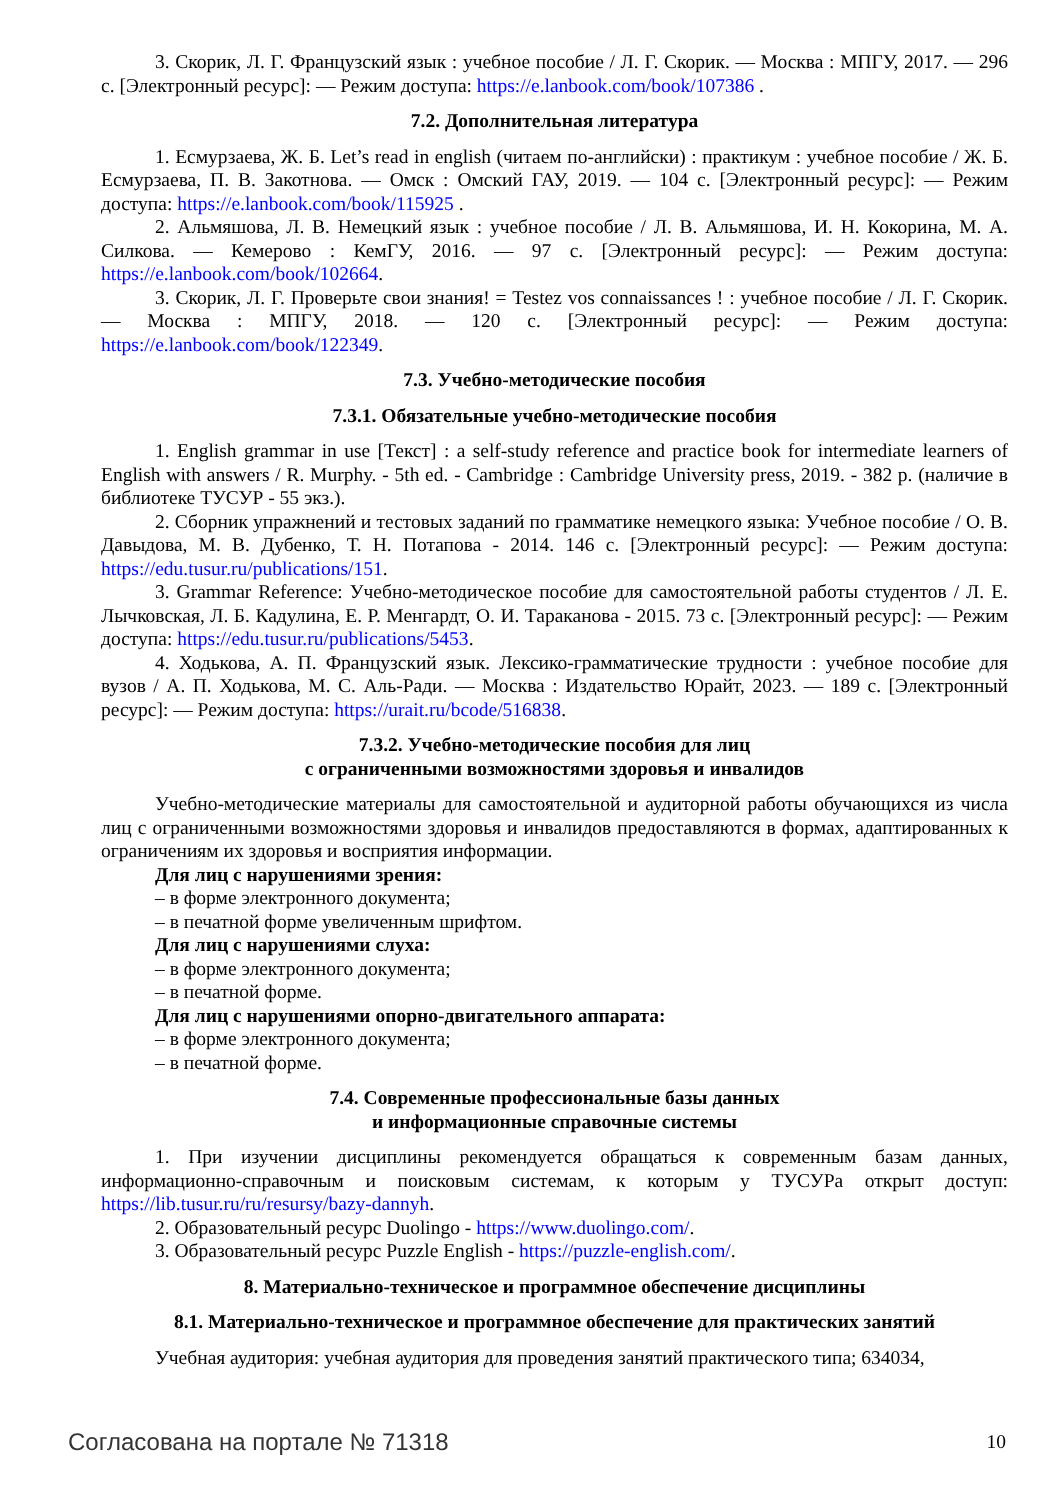3. Скорик, Л. Г. Французский язык : учебное пособие / Л. Г. Скорик. — Москва : МПГУ, 2017. — 296 с. [Электронный ресурс]: — Режим доступа: https://e.lanbook.com/book/107386 .
7.2. Дополнительная литература
1. Есмурзаева, Ж. Б. Let’s read in english (читаем по-английски) : практикум : учебное пособие / Ж. Б. Есмурзаева, П. В. Закотнова. — Омск : Омский ГАУ, 2019. — 104 с. [Электронный ресурс]: — Режим доступа: https://e.lanbook.com/book/115925 .
2. Альмяшова, Л. В. Немецкий язык : учебное пособие / Л. В. Альмяшова, И. Н. Кокорина, М. А. Силкова. — Кемерово : КемГУ, 2016. — 97 с. [Электронный ресурс]: — Режим доступа: https://e.lanbook.com/book/102664.
3. Скорик, Л. Г. Проверьте свои знания! = Testez vos connaissances ! : учебное пособие / Л. Г. Скорик. — Москва : МПГУ, 2018. — 120 с. [Электронный ресурс]: — Режим доступа: https://e.lanbook.com/book/122349.
7.3. Учебно-методические пособия
7.3.1. Обязательные учебно-методические пособия
1. English grammar in use [Текст] : a self-study reference and practice book for intermediate learners of English with answers / R. Murphy. - 5th ed. - Cambridge : Cambridge University press, 2019. - 382 p. (наличие в библиотеке ТУСУР - 55 экз.).
2. Сборник упражнений и тестовых заданий по грамматике немецкого языка: Учебное пособие / О. В. Давыдова, М. В. Дубенко, Т. Н. Потапова - 2014. 146 с. [Электронный ресурс]: — Режим доступа: https://edu.tusur.ru/publications/151.
3. Grammar Reference: Учебно-методическое пособие для самостоятельной работы студентов / Л. Е. Лычковская, Л. Б. Кадулина, Е. Р. Менгардт, О. И. Тараканова - 2015. 73 с. [Электронный ресурс]: — Режим доступа: https://edu.tusur.ru/publications/5453.
4. Ходькова, А. П. Французский язык. Лексико-грамматические трудности : учебное пособие для вузов / А. П. Ходькова, М. С. Аль-Ради. — Москва : Издательство Юрайт, 2023. — 189 с. [Электронный ресурс]: — Режим доступа: https://urait.ru/bcode/516838.
7.3.2. Учебно-методические пособия для лиц
с ограниченными возможностями здоровья и инвалидов
Учебно-методические материалы для самостоятельной и аудиторной работы обучающихся из числа лиц с ограниченными возможностями здоровья и инвалидов предоставляются в формах, адаптированных к ограничениям их здоровья и восприятия информации.
Для лиц с нарушениями зрения:
– в форме электронного документа;
– в печатной форме увеличенным шрифтом.
Для лиц с нарушениями слуха:
– в форме электронного документа;
– в печатной форме.
Для лиц с нарушениями опорно-двигательного аппарата:
– в форме электронного документа;
– в печатной форме.
7.4. Современные профессиональные базы данных
и информационные справочные системы
1. При изучении дисциплины рекомендуется обращаться к современным базам данных, информационно-справочным и поисковым системам, к которым у ТУСУРа открыт доступ: https://lib.tusur.ru/ru/resursy/bazy-dannyh.
2. Образовательный ресурс Duolingo - https://www.duolingo.com/.
3. Образовательный ресурс Puzzle English - https://puzzle-english.com/.
8. Материально-техническое и программное обеспечение дисциплины
8.1. Материально-техническое и программное обеспечение для практических занятий
Учебная аудитория: учебная аудитория для проведения занятий практического типа; 634034,
Согласована на портале № 71318 10